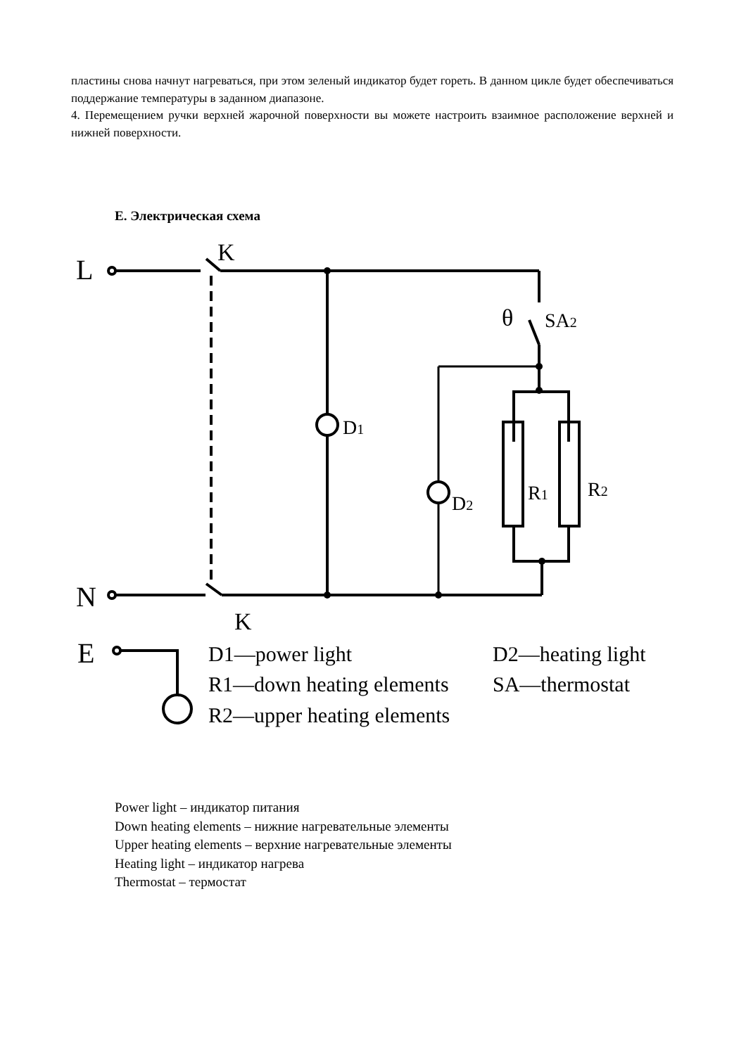пластины снова начнут нагреваться, при этом зеленый индикатор будет гореть. В данном цикле будет обеспечиваться поддержание температуры в заданном диапазоне.
4. Перемещением ручки верхней жарочной поверхности вы можете настроить взаимное расположение верхней и нижней поверхности.
Е. Электрическая схема
L
K
θ
SA2
D1
D2
R1
R2
N
K
E
D1—power light
D2—heating light
R1—down heating elements
SA—thermostat
R2—upper heating elements
Power light – индикатор питания
Down heating elements – нижние нагревательные элементы
Upper heating elements – верхние нагревательные элементы
Heating light – индикатор нагрева
Thermostat – термостат